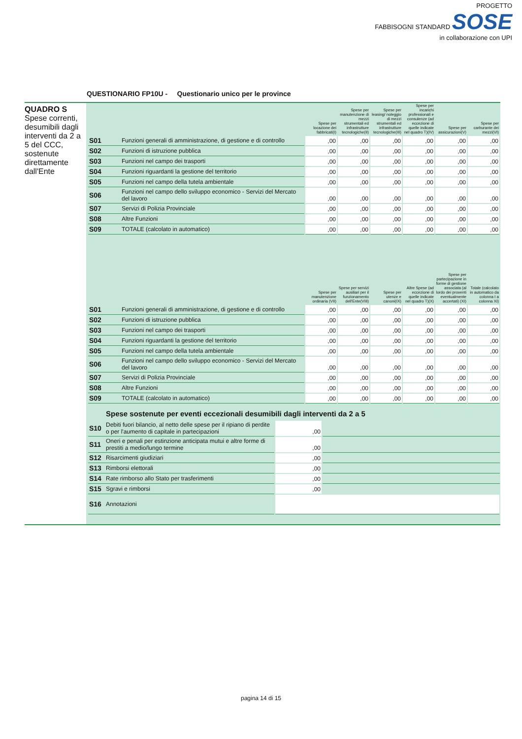PROGETTO
FABBISOGNI STANDARD SOSE
in collaborazione con UPI
QUESTIONARIO FP10U - Questionario unico per le province
QUADRO S
Spese correnti, desumibili dagli interventi da 2 a 5 del CCC, sostenute direttamente dall'Ente
| | | Spese per locazione dei fabbricati(I) | Spese per manutenzione di mezzi strumentali ed infrastrutture tecnologiche(II) | Spese per leasing/ noleggio di mezzi strumentali ed infrastrutture tecnologiche(III) | Spese per incarichi professionali e consulenze (ad eccezione di quelle indicate nel quadro T)(IV) | Spese per assicurazioni(V) | Spese per carburante dei mezzi(VI) |
| --- | --- | --- | --- | --- | --- | --- | --- |
| S01 | Funzioni generali di amministrazione, di gestione e di controllo | ,00 | ,00 | ,00 | ,00 | ,00 | ,00 |
| S02 | Funzioni di istruzione pubblica | ,00 | ,00 | ,00 | ,00 | ,00 | ,00 |
| S03 | Funzioni nel campo dei trasporti | ,00 | ,00 | ,00 | ,00 | ,00 | ,00 |
| S04 | Funzioni riguardanti la gestione del territorio | ,00 | ,00 | ,00 | ,00 | ,00 | ,00 |
| S05 | Funzioni nel campo della tutela ambientale | ,00 | ,00 | ,00 | ,00 | ,00 | ,00 |
| S06 | Funzioni nel campo dello sviluppo economico - Servizi del Mercato del lavoro | ,00 | ,00 | ,00 | ,00 | ,00 | ,00 |
| S07 | Servizi di Polizia Provinciale | ,00 | ,00 | ,00 | ,00 | ,00 | ,00 |
| S08 | Altre Funzioni | ,00 | ,00 | ,00 | ,00 | ,00 | ,00 |
| S09 | TOTALE (calcolato in automatico) | ,00 | ,00 | ,00 | ,00 | ,00 | ,00 |
| | | Spese per manutenzione ordinaria (VII) | Spese per servizi ausiliari per il funzionamento dell'Ente(VIII) | Spese per utenze e canoni(IX) | Altre Spese (ad eccezione di quelle indicate nel quadro T)(X) | Spese per partecipazione in forme di gestione associata (al lordo dei proventi eventualmente accertati) (XI) | Totale (calcolato in automatico da colonna I a colonna XI) |
| S01 | Funzioni generali di amministrazione, di gestione e di controllo | ,00 | ,00 | ,00 | ,00 | ,00 | ,00 |
| S02 | Funzioni di istruzione pubblica | ,00 | ,00 | ,00 | ,00 | ,00 | ,00 |
| S03 | Funzioni nel campo dei trasporti | ,00 | ,00 | ,00 | ,00 | ,00 | ,00 |
| S04 | Funzioni riguardanti la gestione del territorio | ,00 | ,00 | ,00 | ,00 | ,00 | ,00 |
| S05 | Funzioni nel campo della tutela ambientale | ,00 | ,00 | ,00 | ,00 | ,00 | ,00 |
| S06 | Funzioni nel campo dello sviluppo economico - Servizi del Mercato del lavoro | ,00 | ,00 | ,00 | ,00 | ,00 | ,00 |
| S07 | Servizi di Polizia Provinciale | ,00 | ,00 | ,00 | ,00 | ,00 | ,00 |
| S08 | Altre Funzioni | ,00 | ,00 | ,00 | ,00 | ,00 | ,00 |
| S09 | TOTALE (calcolato in automatico) | ,00 | ,00 | ,00 | ,00 | ,00 | ,00 |
Spese sostenute per eventi eccezionali desumibili dagli interventi da 2 a 5
| S10 | Debiti fuori bilancio, al netto delle spese per il ripiano di perdite o per l'aumento di capitale in partecipazioni | ,00 | |
| S11 | Oneri e penali per estinzione anticipata mutui e altre forme di prestiti a medio/lungo termine | ,00 | |
| S12 | Risarcimenti giudiziari | ,00 | |
| S13 | Rimborsi elettorali | ,00 | |
| S14 | Rate rimborso allo Stato per trasferimenti | ,00 | |
| S15 | Sgravi e rimborsi | ,00 | |
| S16 | Annotazioni | | |
pagina 14 di 15